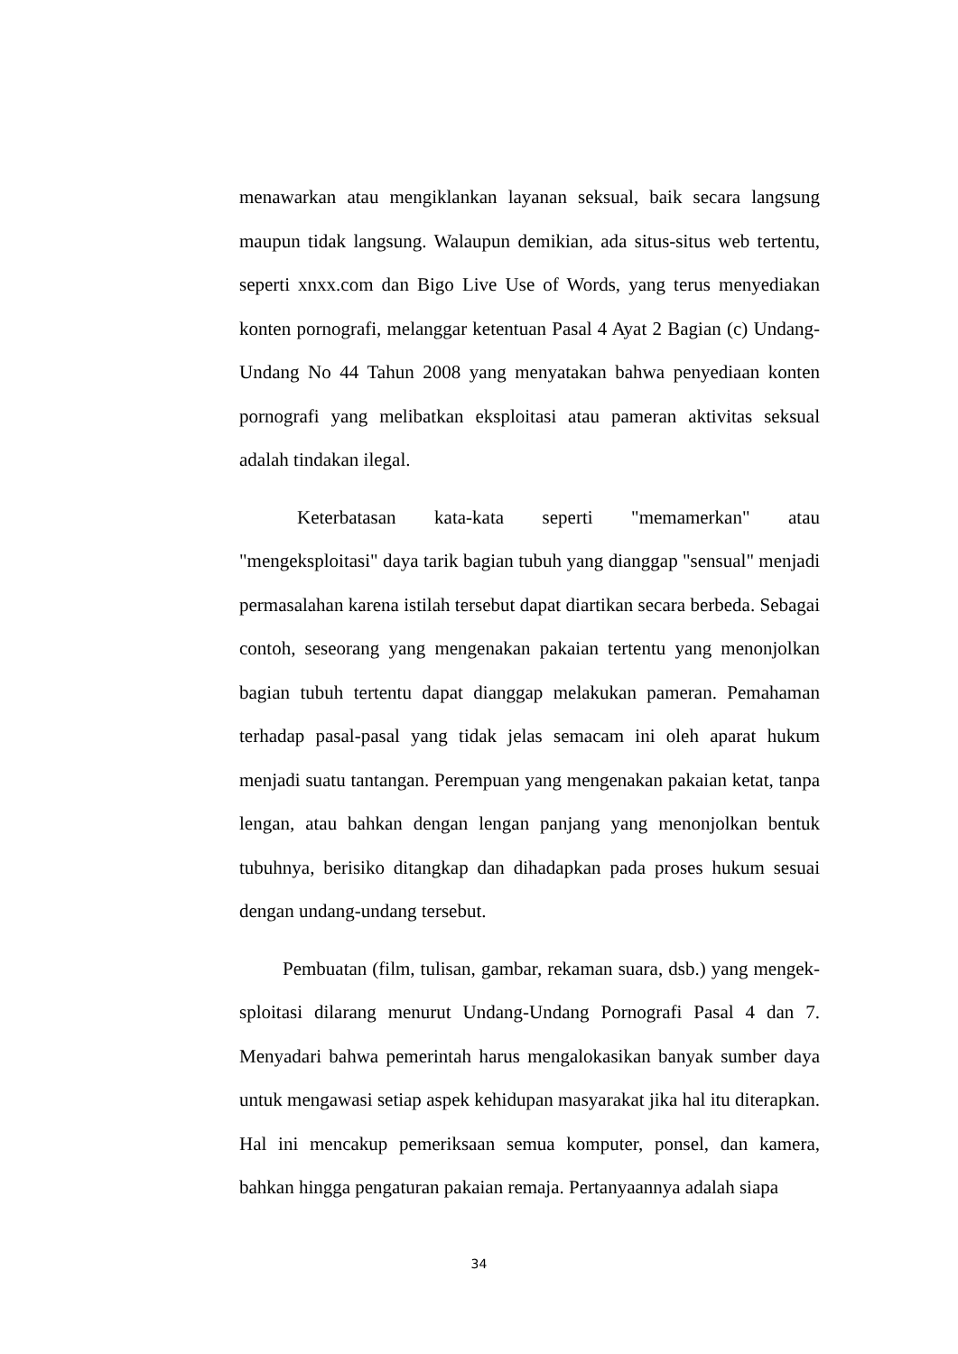menawarkan atau mengiklankan layanan seksual, baik secara langsung maupun tidak langsung. Walaupun demikian, ada situs-situs web tertentu, seperti xnxx.com dan Bigo Live Use of Words, yang terus menyediakan konten pornografi, melanggar ketentuan Pasal 4 Ayat 2 Bagian (c) Undang-Undang No 44 Tahun 2008 yang menyatakan bahwa penyediaan konten pornografi yang melibatkan eksploitasi atau pameran aktivitas seksual adalah tindakan ilegal.
Keterbatasan kata-kata seperti "memamerkan" atau "mengeksploitasi" daya tarik bagian tubuh yang dianggap "sensual" menjadi permasalahan karena istilah tersebut dapat diartikan secara berbeda. Sebagai contoh, seseorang yang mengenakan pakaian tertentu yang menonjolkan bagian tubuh tertentu dapat dianggap melakukan pameran. Pemahaman terhadap pasal-pasal yang tidak jelas semacam ini oleh aparat hukum menjadi suatu tantangan. Perempuan yang mengenakan pakaian ketat, tanpa lengan, atau bahkan dengan lengan panjang yang menonjolkan bentuk tubuhnya, berisiko ditangkap dan dihadapkan pada proses hukum sesuai dengan undang-undang tersebut.
Pembuatan (film, tulisan, gambar, rekaman suara, dsb.) yang mengek-sploitasi dilarang menurut Undang-Undang Pornografi Pasal 4 dan 7. Menyadari bahwa pemerintah harus mengalokasikan banyak sumber daya untuk mengawasi setiap aspek kehidupan masyarakat jika hal itu diterapkan. Hal ini mencakup pemeriksaan semua komputer, ponsel, dan kamera, bahkan hingga pengaturan pakaian remaja. Pertanyaannya adalah siapa
34